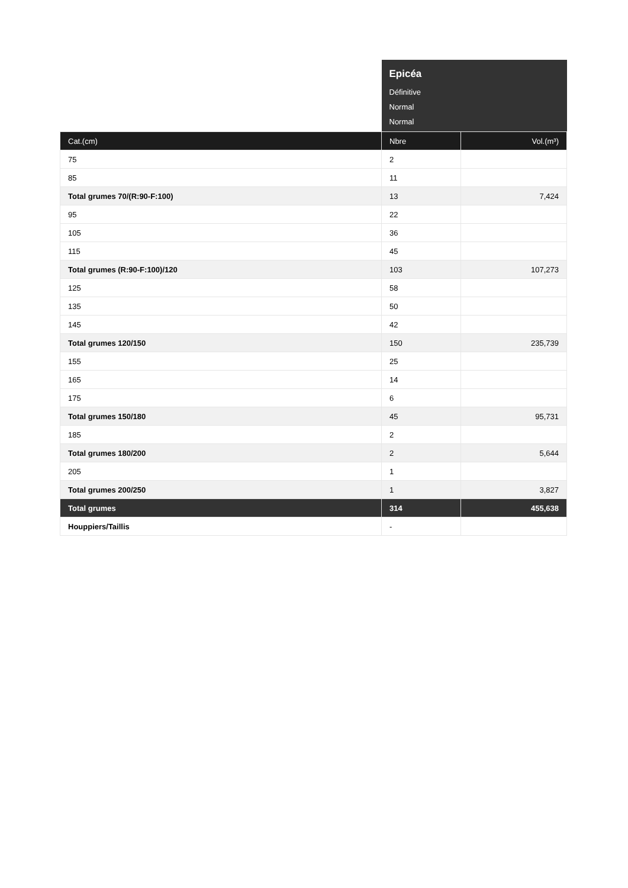| | Epicéa Définitive Normal Normal | |
| Cat.(cm) | Nbre | Vol.(m³) |
| 75 | 2 | |
| 85 | 11 | |
| Total grumes 70/(R:90-F:100) | 13 | 7,424 |
| 95 | 22 | |
| 105 | 36 | |
| 115 | 45 | |
| Total grumes (R:90-F:100)/120 | 103 | 107,273 |
| 125 | 58 | |
| 135 | 50 | |
| 145 | 42 | |
| Total grumes 120/150 | 150 | 235,739 |
| 155 | 25 | |
| 165 | 14 | |
| 175 | 6 | |
| Total grumes 150/180 | 45 | 95,731 |
| 185 | 2 | |
| Total grumes 180/200 | 2 | 5,644 |
| 205 | 1 | |
| Total grumes 200/250 | 1 | 3,827 |
| Total grumes | 314 | 455,638 |
| Houppiers/Taillis | - | |